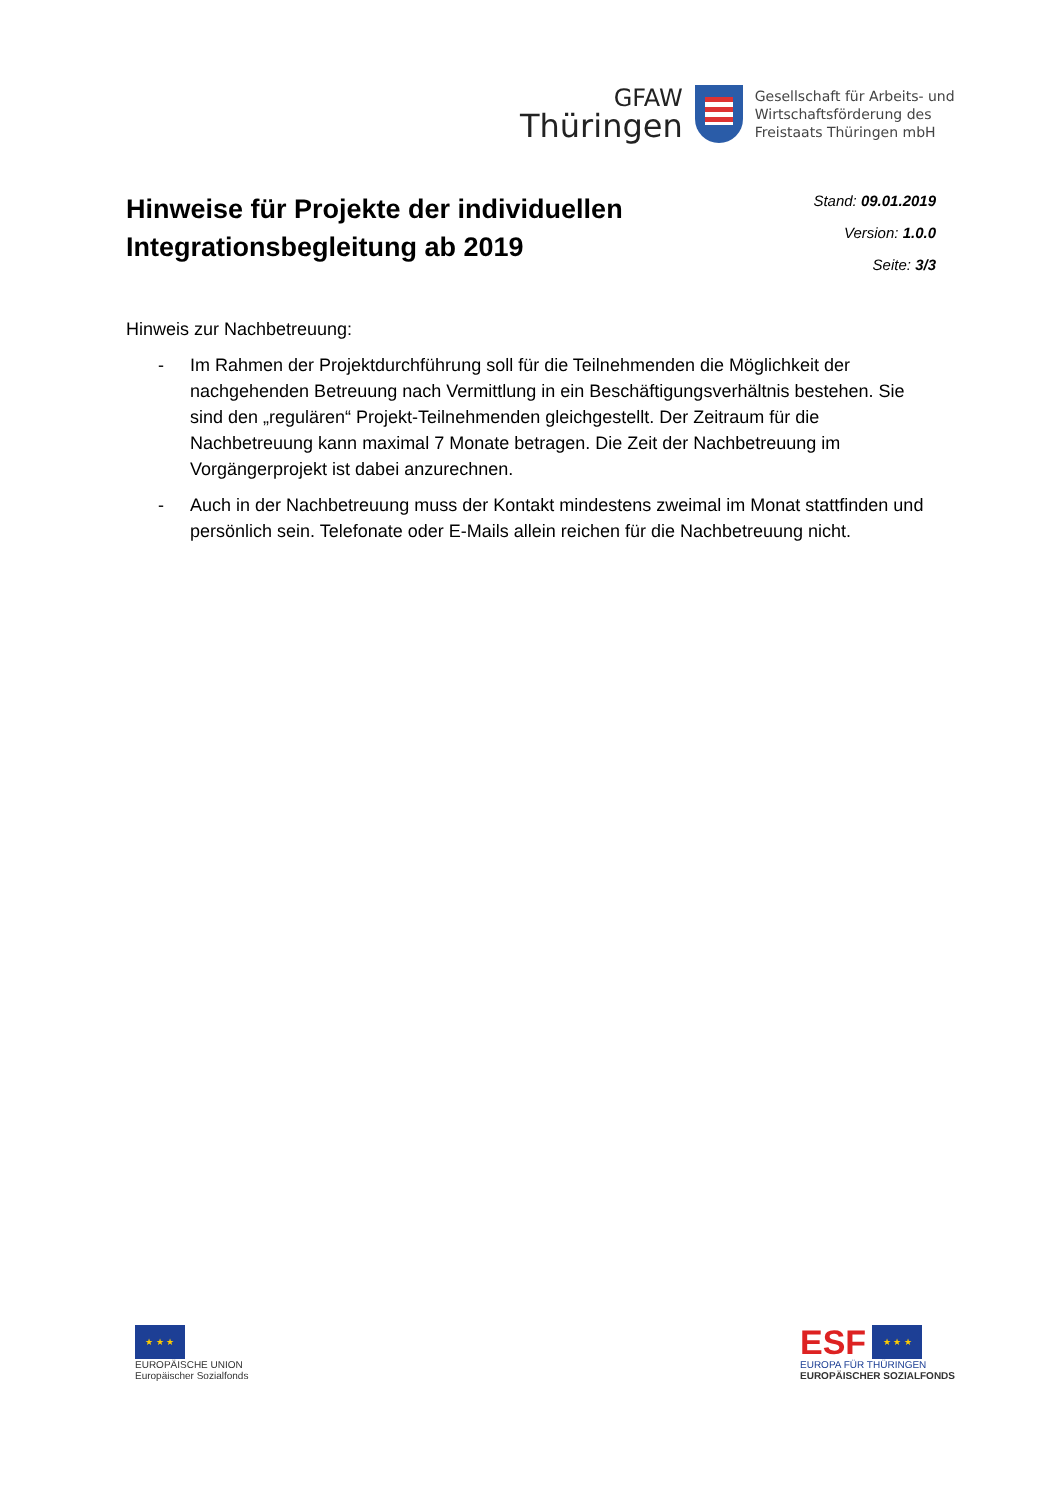GFAW
Thüringen
Gesellschaft für Arbeits- und
Wirtschaftsförderung des
Freistaats Thüringen mbH
Hinweise für Projekte der individuellen
Integrationsbegleitung ab 2019
Stand: 09.01.2019
Version: 1.0.0
Seite: 3/3
Hinweis zur Nachbetreuung:
- Im Rahmen der Projektdurchführung soll für die Teilnehmenden die Möglichkeit der nachgehenden Betreuung nach Vermittlung in ein Beschäftigungsverhältnis bestehen. Sie sind den „regulären“ Projekt-Teilnehmenden gleichgestellt. Der Zeitraum für die Nachbetreuung kann maximal 7 Monate betragen. Die Zeit der Nachbetreuung im Vorgängerprojekt ist dabei anzurechnen.
- Auch in der Nachbetreuung muss der Kontakt mindestens zweimal im Monat stattfinden und persönlich sein. Telefonate oder E-Mails allein reichen für die Nachbetreuung nicht.
★ ★ ★
EUROPÄISCHE UNION
Europäischer Sozialfonds
ESF
★ ★ ★
EUROPA FÜR THÜRINGEN
EUROPÄISCHER SOZIALFONDS